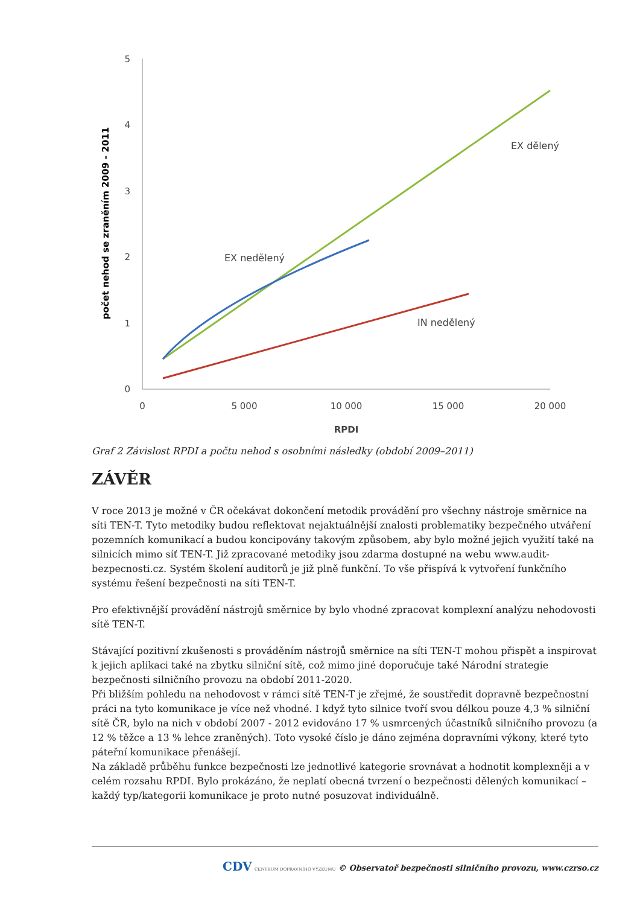0
1
2
3
4
5
0
5 000
10 000
15 000
20 000
RPDI
počet nehod se zraněním 2009 - 2011
EX dělený
EX nedělený
IN nedělený
Graf 2 Závislost RPDI a počtu nehod s osobními následky (období 2009–2011)
ZÁVĚR
V roce 2013 je možné v ČR očekávat dokončení metodik provádění pro všechny nástroje směrnice na síti TEN-T. Tyto metodiky budou reflektovat nejaktuálnější znalosti problematiky bezpečného utváření pozemních komunikací a budou koncipovány takovým způsobem, aby bylo možné jejich využití také na silnicích mimo síť TEN-T. Již zpracované metodiky jsou zdarma dostupné na webu www.audit-bezpecnosti.cz. Systém školení auditorů je již plně funkční. To vše přispívá k vytvoření funkčního systému řešení bezpečnosti na síti TEN-T.
Pro efektivnější provádění nástrojů směrnice by bylo vhodné zpracovat komplexní analýzu nehodovosti sítě TEN-T.
Stávající pozitivní zkušenosti s prováděním nástrojů směrnice na síti TEN-T mohou přispět a inspirovat k jejich aplikaci také na zbytku silniční sítě, což mimo jiné doporučuje také Národní strategie bezpečnosti silničního provozu na období 2011-2020.
Při bližším pohledu na nehodovost v rámci sítě TEN-T je zřejmé, že soustředit dopravně bezpečnostní práci na tyto komunikace je více než vhodné. I když tyto silnice tvoří svou délkou pouze 4,3 % silniční sítě ČR, bylo na nich v období 2007 - 2012 evidováno 17 % usmrcených účastníků silničního provozu (a 12 % těžce a 13 % lehce zraněných). Toto vysoké číslo je dáno zejména dopravními výkony, které tyto páteřní komunikace přenášejí.
Na základě průběhu funkce bezpečnosti lze jednotlivé kategorie srovnávat a hodnotit komplexněji a v celém rozsahu RPDI. Bylo prokázáno, že neplatí obecná tvrzení o bezpečnosti dělených komunikací – každý typ/kategorii komunikace je proto nutné posuzovat individuálně.
CDV CENTRUM DOPRAVNÍHO VÝZKUMU © Observatoř bezpečnosti silničního provozu, www.czrso.cz